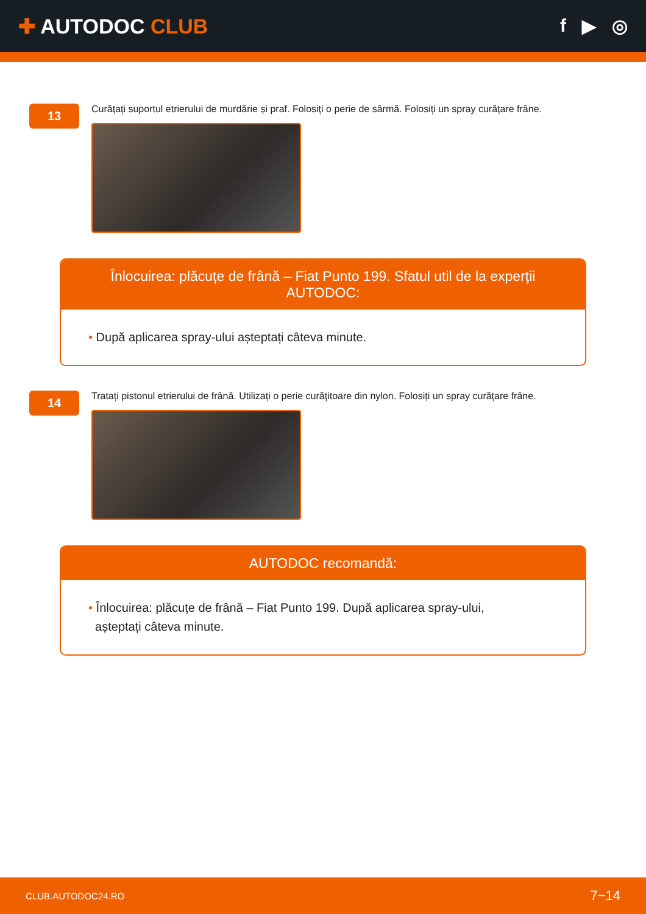✚ AUTODOC CLUB f ▶ ◎
13
Curățați suportul etrierului de murdărie și praf. Folosiți o perie de sârmă. Folosiți un spray curățare frâne.
Înlocuirea: plăcuțe de frână – Fiat Punto 199. Sfatul util de la experții AUTODOC:
• După aplicarea spray-ului așteptați câteva minute.
14
Tratați pistonul etrierului de frână. Utilizați o perie curăţitoare din nylon. Folosiți un spray curățare frâne.
AUTODOC recomandă:
• Înlocuirea: plăcuțe de frână – Fiat Punto 199. După aplicarea spray-ului,
așteptați câteva minute.
CLUB.AUTODOC24.RO 7−14